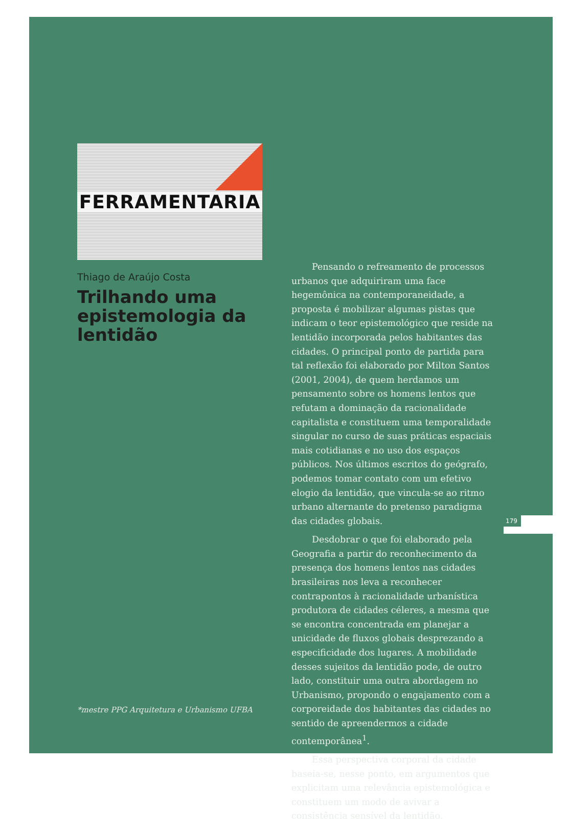179
FERRAMENTARIA
Thiago de Araújo Costa
Trilhando uma epistemologia da lentidão
*mestre PPG Arquitetura e Urbanismo UFBA
Pensando o refreamento de processos urbanos que adquiriram uma face hegemônica na contemporaneidade, a proposta é mobilizar algumas pistas que indicam o teor epistemológico que reside na lentidão incorporada pelos habitantes das cidades. O principal ponto de partida para tal reflexão foi elaborado por Milton Santos (2001, 2004), de quem herdamos um pensamento sobre os homens lentos que refutam a dominação da racionalidade capitalista e constituem uma temporalidade singular no curso de suas práticas espaciais mais cotidianas e no uso dos espaços públicos. Nos últimos escritos do geógrafo, podemos tomar contato com um efetivo elogio da lentidão, que vincula-se ao ritmo urbano alternante do pretenso paradigma das cidades globais.
Desdobrar o que foi elaborado pela Geografia a partir do reconhecimento da presença dos homens lentos nas cidades brasileiras nos leva a reconhecer contrapontos à racionalidade urbanística produtora de cidades céleres, a mesma que se encontra concentrada em planejar a unicidade de fluxos globais desprezando a especificidade dos lugares. A mobilidade desses sujeitos da lentidão pode, de outro lado, constituir uma outra abordagem no Urbanismo, propondo o engajamento com a corporeidade dos habitantes das cidades no sentido de apreendermos a cidade contemporânea<sup>1</sup>.
Essa perspectiva corporal da cidade baseia-se, nesse ponto, em argumentos que explicitam uma relevância epistemológica e constituem um modo de avivar a consistência sensível da lentidão.